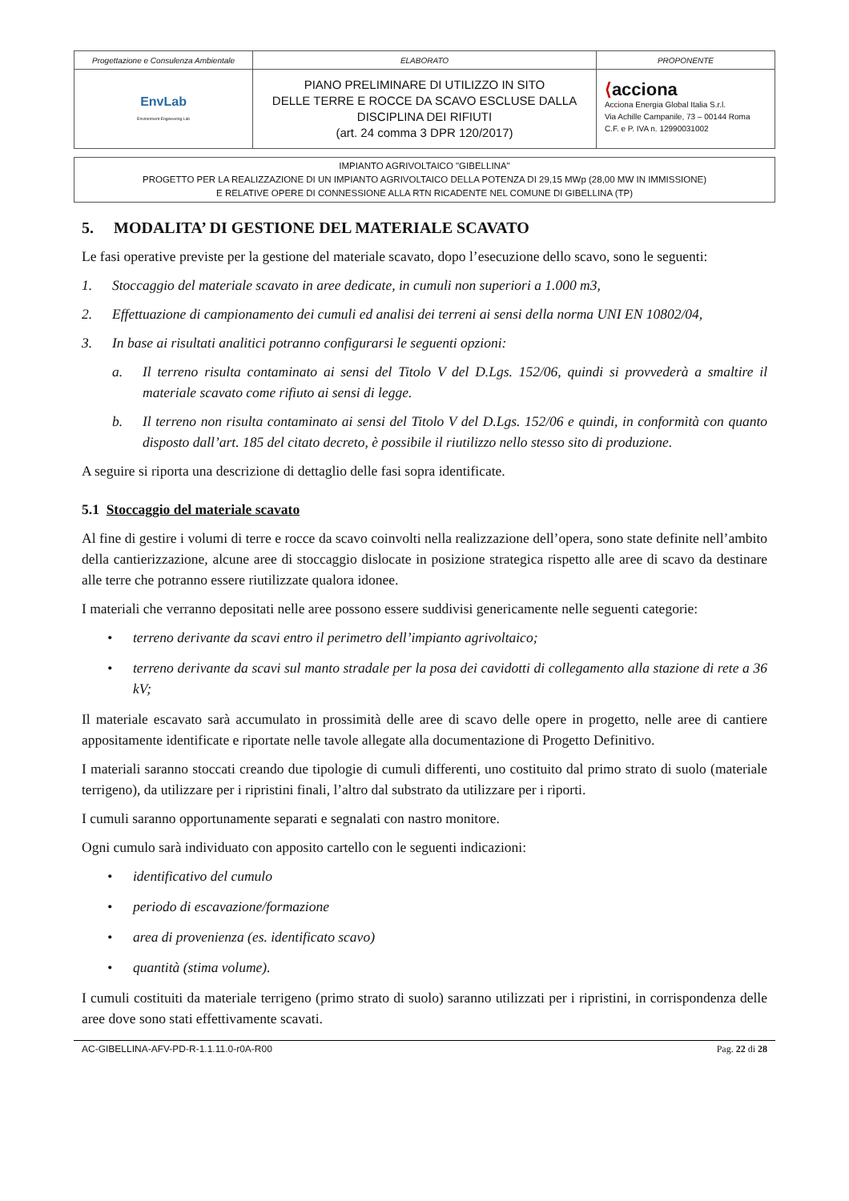| Progettazione e Consulenza Ambientale | ELABORATO | PROPONENTE |
| EnvLab Environment Engineering Lab | PIANO PRELIMINARE DI UTILIZZO IN SITO DELLE TERRE E ROCCE DA SCAVO ESCLUSE DALLA DISCIPLINA DEI RIFIUTI (art. 24 comma 3 DPR 120/2017) | ⟨ acciona Acciona Energia Global Italia S.r.l. Via Achille Campanile, 73 – 00144 Roma C.F. e P. IVA n. 12990031002 |
IMPIANTO AGRIVOLTAICO "GIBELLINA"
PROGETTO PER LA REALIZZAZIONE DI UN IMPIANTO AGRIVOLTAICO DELLA POTENZA DI 29,15 MWp (28,00 MW IN IMMISSIONE)
E RELATIVE OPERE DI CONNESSIONE ALLA RTN RICADENTE NEL COMUNE DI GIBELLINA (TP)
5. MODALITA’ DI GESTIONE DEL MATERIALE SCAVATO
Le fasi operative previste per la gestione del materiale scavato, dopo l’esecuzione dello scavo, sono le seguenti:
1. Stoccaggio del materiale scavato in aree dedicate, in cumuli non superiori a 1.000 m3,
2. Effettuazione di campionamento dei cumuli ed analisi dei terreni ai sensi della norma UNI EN 10802/04,
3. In base ai risultati analitici potranno configurarsi le seguenti opzioni:
a. Il terreno risulta contaminato ai sensi del Titolo V del D.Lgs. 152/06, quindi si provvederà a smaltire il materiale scavato come rifiuto ai sensi di legge.
b. Il terreno non risulta contaminato ai sensi del Titolo V del D.Lgs. 152/06 e quindi, in conformità con quanto disposto dall’art. 185 del citato decreto, è possibile il riutilizzo nello stesso sito di produzione.
A seguire si riporta una descrizione di dettaglio delle fasi sopra identificate.
5.1 Stoccaggio del materiale scavato
Al fine di gestire i volumi di terre e rocce da scavo coinvolti nella realizzazione dell’opera, sono state definite nell’ambito della cantierizzazione, alcune aree di stoccaggio dislocate in posizione strategica rispetto alle aree di scavo da destinare alle terre che potranno essere riutilizzate qualora idonee.
I materiali che verranno depositati nelle aree possono essere suddivisi genericamente nelle seguenti categorie:
• terreno derivante da scavi entro il perimetro dell’impianto agrivoltaico;
• terreno derivante da scavi sul manto stradale per la posa dei cavidotti di collegamento alla stazione di rete a 36 kV;
Il materiale escavato sarà accumulato in prossimità delle aree di scavo delle opere in progetto, nelle aree di cantiere appositamente identificate e riportate nelle tavole allegate alla documentazione di Progetto Definitivo.
I materiali saranno stoccati creando due tipologie di cumuli differenti, uno costituito dal primo strato di suolo (materiale terrigeno), da utilizzare per i ripristini finali, l’altro dal substrato da utilizzare per i riporti.
I cumuli saranno opportunamente separati e segnalati con nastro monitore.
Ogni cumulo sarà individuato con apposito cartello con le seguenti indicazioni:
• identificativo del cumulo
• periodo di escavazione/formazione
• area di provenienza (es. identificato scavo)
• quantità (stima volume).
I cumuli costituiti da materiale terrigeno (primo strato di suolo) saranno utilizzati per i ripristini, in corrispondenza delle aree dove sono stati effettivamente scavati.
AC-GIBELLINA-AFV-PD-R-1.1.11.0-r0A-R00 Pag. 22 di 28